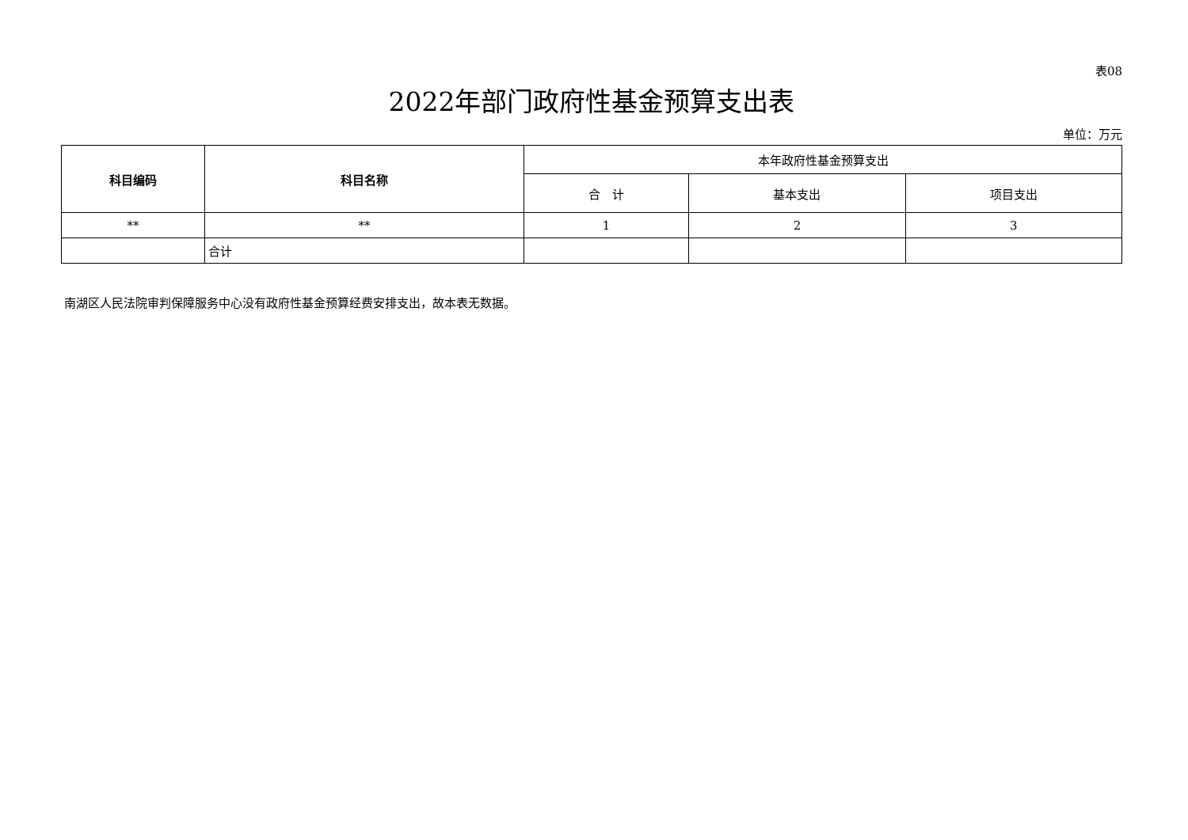表08
2022年部门政府性基金预算支出表
单位：万元
| 科目编码 | 科目名称 | 本年政府性基金预算支出 | | |
| --- | --- | --- | --- | --- |
| | | 合 计 | 基本支出 | 项目支出 |
| ** | ** | 1 | 2 | 3 |
| | 合计 | | | |
南湖区人民法院审判保障服务中心没有政府性基金预算经费安排支出，故本表无数据。